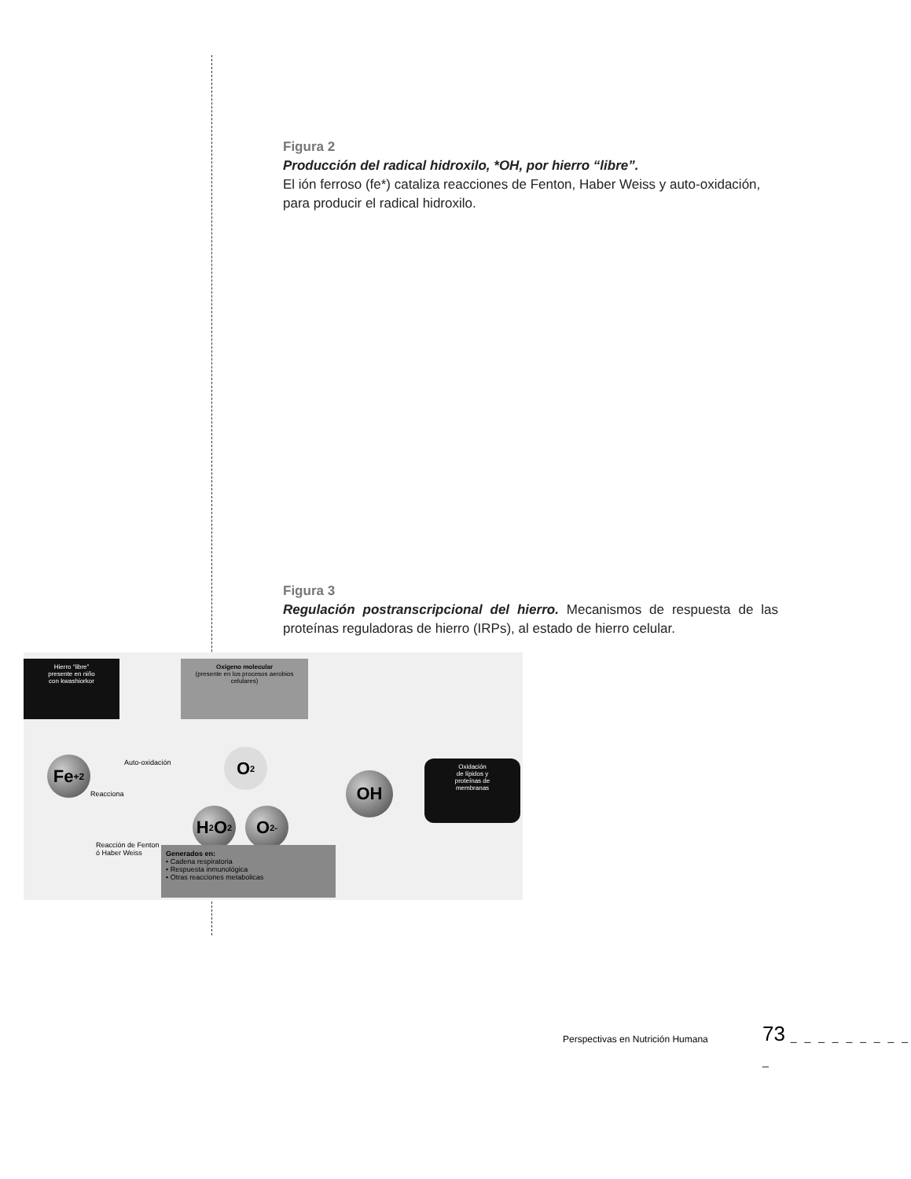Figura 2
Producción del radical hidroxilo, *OH, por hierro “libre”.
El ión ferroso (fe*) cataliza reacciones de Fenton, Haber Weiss y auto-oxidación, para producir el radical hidroxilo.
Figura 3
Regulación postranscripcional del hierro. Mecanismos de respuesta de las proteínas reguladoras de hierro (IRPs), al estado de hierro celular.
Hierro “libre”
presente en niño
con kwashiorkor
Oxígeno molecular
(presente en los procesos aerobios celulares)
Fe<sup>+2</sup> Auto-oxidación
Reacciona
Reacción de Fenton
ó Haber Weiss
O<sub>2</sub>
H<sub>2</sub>O<sub>2</sub> O<sub>2</sub><sup>-</sup>
OH
Oxidación
de lípidos y
proteínas de
membranas
Generados en:
• Cadena respiratoria
• Respuesta inmunológica
• Otras reacciones metabolicas
Perspectivas en Nutrición Humana
73 _ _ _ _ _ _ _ _ _ _